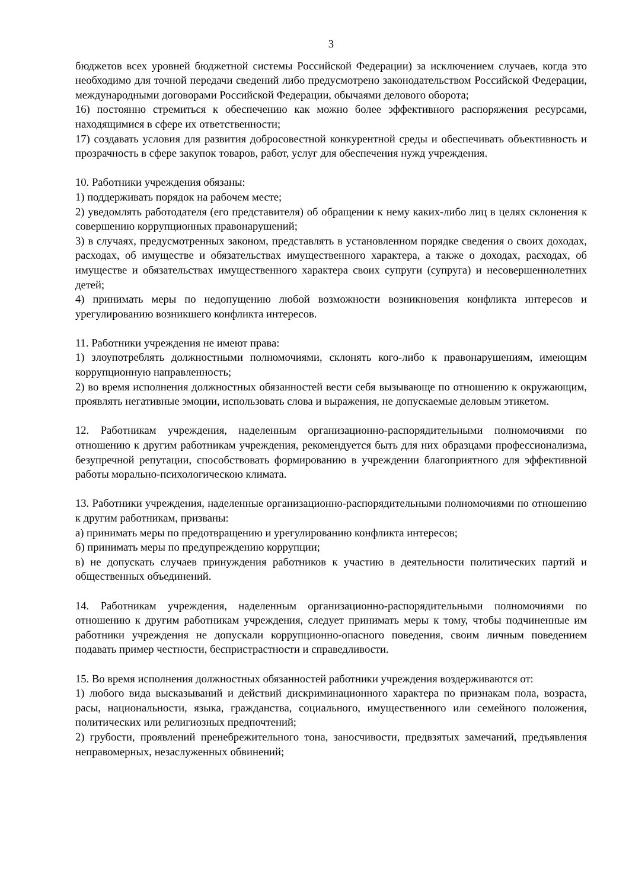3
бюджетов всех уровней бюджетной системы Российской Федерации) за исключением случаев, когда это необходимо для точной передачи сведений либо предусмотрено законодательством Российской Федерации, международными договорами Российской Федерации, обычаями делового оборота;
16) постоянно стремиться к обеспечению как можно более эффективного распоряжения ресурсами, находящимися в сфере их ответственности;
17) создавать условия для развития добросовестной конкурентной среды и обеспечивать объективность и прозрачность в сфере закупок товаров, работ, услуг для обеспечения нужд учреждения.
10. Работники учреждения обязаны:
1) поддерживать порядок на рабочем месте;
2) уведомлять работодателя (его представителя) об обращении к нему каких-либо лиц в целях склонения к совершению коррупционных правонарушений;
3) в случаях, предусмотренных законом, представлять в установленном порядке сведения о своих доходах, расходах, об имуществе и обязательствах имущественного характера, а также о доходах, расходах, об имуществе и обязательствах имущественного характера своих супруги (супруга) и несовершеннолетних детей;
4) принимать меры по недопущению любой возможности возникновения конфликта интересов и урегулированию возникшего конфликта интересов.
11. Работники учреждения не имеют права:
1) злоупотреблять должностными полномочиями, склонять кого-либо к правонарушениям, имеющим коррупционную направленность;
2) во время исполнения должностных обязанностей вести себя вызывающе по отношению к окружающим, проявлять негативные эмоции, использовать слова и выражения, не допускаемые деловым этикетом.
12. Работникам учреждения, наделенным организационно-распорядительными полномочиями по отношению к другим работникам учреждения, рекомендуется быть для них образцами профессионализма, безупречной репутации, способствовать формированию в учреждении благоприятного для эффективной работы морально-психологическою климата.
13. Работники учреждения, наделенные организационно-распорядительными полномочиями по отношению к другим работникам, призваны:
а) принимать меры по предотвращению и урегулированию конфликта интересов;
б) принимать меры по предупреждению коррупции;
в) не допускать случаев принуждения работников к участию в деятельности политических партий и общественных объединений.
14. Работникам учреждения, наделенным организационно-распорядительными полномочиями по отношению к другим работникам учреждения, следует принимать меры к тому, чтобы подчиненные им работники учреждения не допускали коррупционно-опасного поведения, своим личным поведением подавать пример честности, беспристрастности и справедливости.
15. Во время исполнения должностных обязанностей работники учреждения воздерживаются от:
1) любого вида высказываний и действий дискриминационного характера по признакам пола, возраста, расы, национальности, языка, гражданства, социального, имущественного или семейного положения, политических или религиозных предпочтений;
2) грубости, проявлений пренебрежительного тона, заносчивости, предвзятых замечаний, предъявления неправомерных, незаслуженных обвинений;